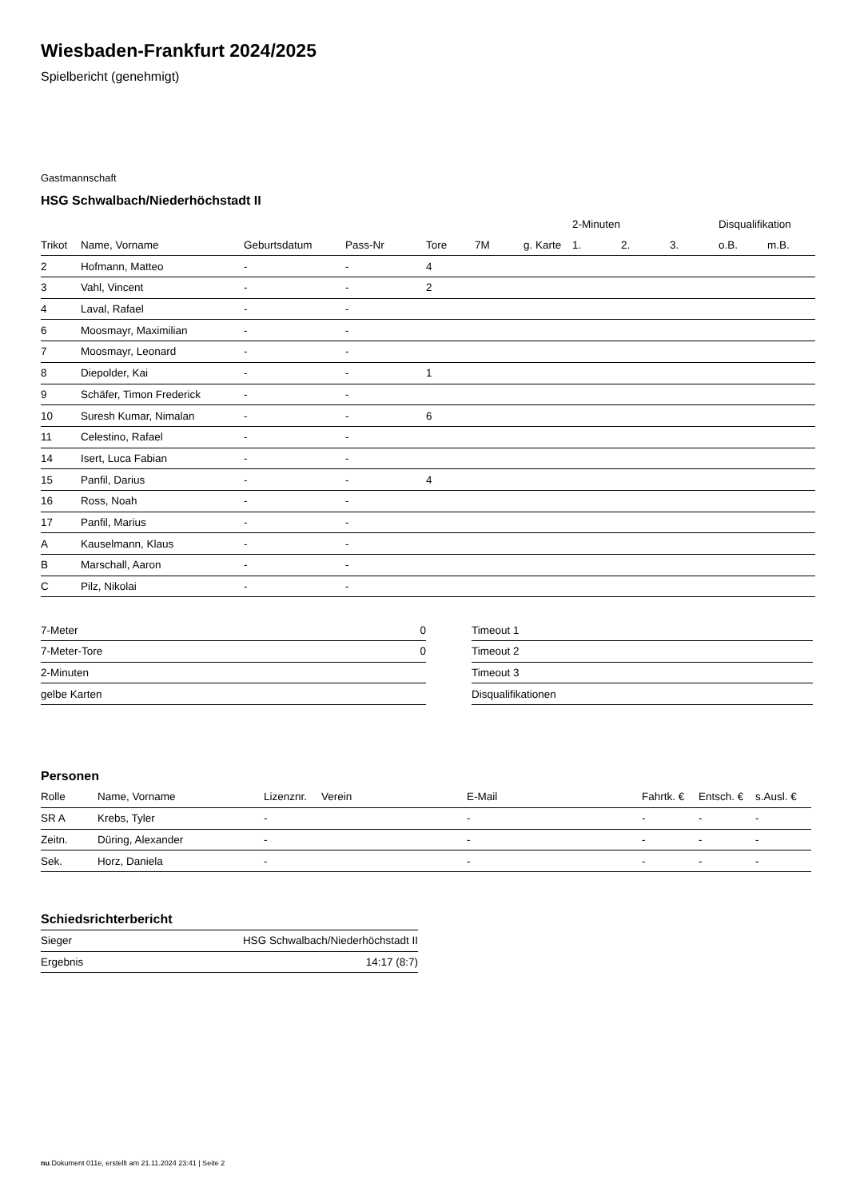Wiesbaden-Frankfurt 2024/2025
Spielbericht (genehmigt)
Gastmannschaft
HSG Schwalbach/Niederhöchstadt II
| | | | | | | | 2-Minuten | | | Disqualifikation | |
| --- | --- | --- | --- | --- | --- | --- | --- | --- | --- | --- | --- |
| Trikot | Name, Vorname | Geburtsdatum | Pass-Nr | Tore | 7M | g. Karte | 1. | 2. | 3. | o.B. | m.B. |
| 2 | Hofmann, Matteo | - | - | 4 | | | | | | | |
| 3 | Vahl, Vincent | - | - | 2 | | | | | | | |
| 4 | Laval, Rafael | - | - | | | | | | | | |
| 6 | Moosmayr, Maximilian | - | - | | | | | | | | |
| 7 | Moosmayr, Leonard | - | - | | | | | | | | |
| 8 | Diepolder, Kai | - | - | 1 | | | | | | | |
| 9 | Schäfer, Timon Frederick | - | - | | | | | | | | |
| 10 | Suresh Kumar, Nimalan | - | - | 6 | | | | | | | |
| 11 | Celestino, Rafael | - | - | | | | | | | | |
| 14 | Isert, Luca Fabian | - | - | | | | | | | | |
| 15 | Panfil, Darius | - | - | 4 | | | | | | | |
| 16 | Ross, Noah | - | - | | | | | | | | |
| 17 | Panfil, Marius | - | - | | | | | | | | |
| A | Kauselmann, Klaus | - | - | | | | | | | | |
| B | Marschall, Aaron | - | - | | | | | | | | |
| C | Pilz, Nikolai | - | - | | | | | | | | |
| 7-Meter | 0 |
| 7-Meter-Tore | 0 |
| 2-Minuten | |
| gelbe Karten | |
| Timeout 1 |
| Timeout 2 |
| Timeout 3 |
| Disqualifikationen |
Personen
| Rolle | Name, Vorname | Lizenznr. | Verein | E-Mail | Fahrtk. € | Entsch. € | s.Ausl. € |
| --- | --- | --- | --- | --- | --- | --- | --- |
| SR A | Krebs, Tyler | - | | - | - | - | - |
| Zeitn. | Düring, Alexander | - | | - | - | - | - |
| Sek. | Horz, Daniela | - | | - | - | - | - |
Schiedsrichterbericht
| Sieger | HSG Schwalbach/Niederhöchstadt II |
| Ergebnis | 14:17 (8:7) |
nu.Dokument 011e, erstellt am 21.11.2024 23:41 | Seite 2